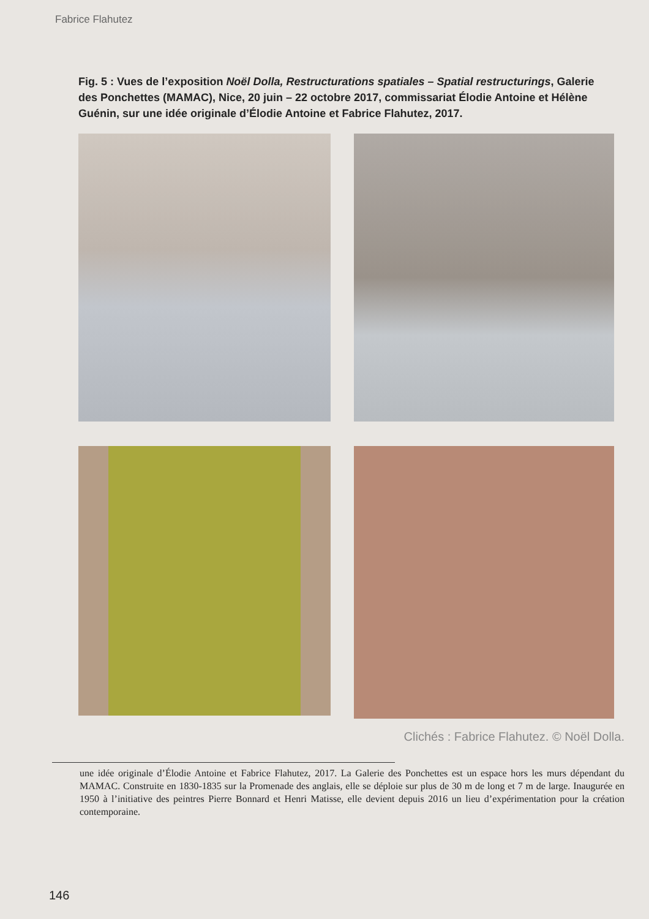Fabrice Flahutez
Fig. 5 : Vues de l’exposition Noël Dolla, Restructurations spatiales – Spatial restructurings, Galerie des Ponchettes (MAMAC), Nice, 20 juin – 22 octobre 2017, commissariat Élodie Antoine et Hélène Guénin, sur une idée originale d’Élodie Antoine et Fabrice Flahutez, 2017.
Clichés : Fabrice Flahutez. © Noël Dolla.
une idée originale d’Élodie Antoine et Fabrice Flahutez, 2017. La Galerie des Ponchettes est un espace hors les murs dépendant du MAMAC. Construite en 1830-1835 sur la Promenade des anglais, elle se déploie sur plus de 30 m de long et 7 m de large. Inaugurée en 1950 à l’initiative des peintres Pierre Bonnard et Henri Matisse, elle devient depuis 2016 un lieu d’expérimentation pour la création contemporaine.
146